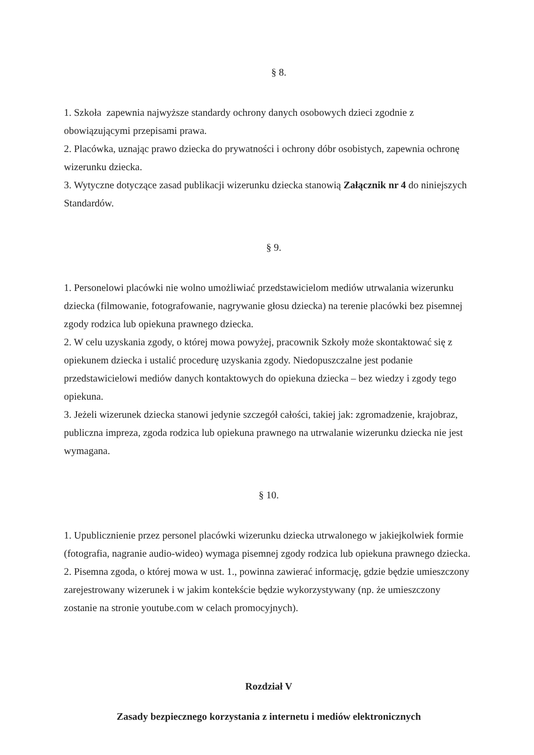§ 8.
1. Szkoła zapewnia najwyższe standardy ochrony danych osobowych dzieci zgodnie z obowiązującymi przepisami prawa.
2. Placówka, uznając prawo dziecka do prywatności i ochrony dóbr osobistych, zapewnia ochronę wizerunku dziecka.
3. Wytyczne dotyczące zasad publikacji wizerunku dziecka stanowią Załącznik nr 4 do niniejszych Standardów.
§ 9.
1. Personelowi placówki nie wolno umożliwiać przedstawicielom mediów utrwalania wizerunku dziecka (filmowanie, fotografowanie, nagrywanie głosu dziecka) na terenie placówki bez pisemnej zgody rodzica lub opiekuna prawnego dziecka.
2. W celu uzyskania zgody, o której mowa powyżej, pracownik Szkoły może skontaktować się z opiekunem dziecka i ustalić procedurę uzyskania zgody. Niedopuszczalne jest podanie przedstawicielowi mediów danych kontaktowych do opiekuna dziecka – bez wiedzy i zgody tego opiekuna.
3. Jeżeli wizerunek dziecka stanowi jedynie szczegół całości, takiej jak: zgromadzenie, krajobraz, publiczna impreza, zgoda rodzica lub opiekuna prawnego na utrwalanie wizerunku dziecka nie jest wymagana.
§ 10.
1. Upublicznienie przez personel placówki wizerunku dziecka utrwalonego w jakiejkolwiek formie (fotografia, nagranie audio-wideo) wymaga pisemnej zgody rodzica lub opiekuna prawnego dziecka.
2. Pisemna zgoda, o której mowa w ust. 1., powinna zawierać informację, gdzie będzie umieszczony zarejestrowany wizerunek i w jakim kontekście będzie wykorzystywany (np. że umieszczony zostanie na stronie youtube.com w celach promocyjnych).
Rozdział V
Zasady bezpiecznego korzystania z internetu i mediów elektronicznych